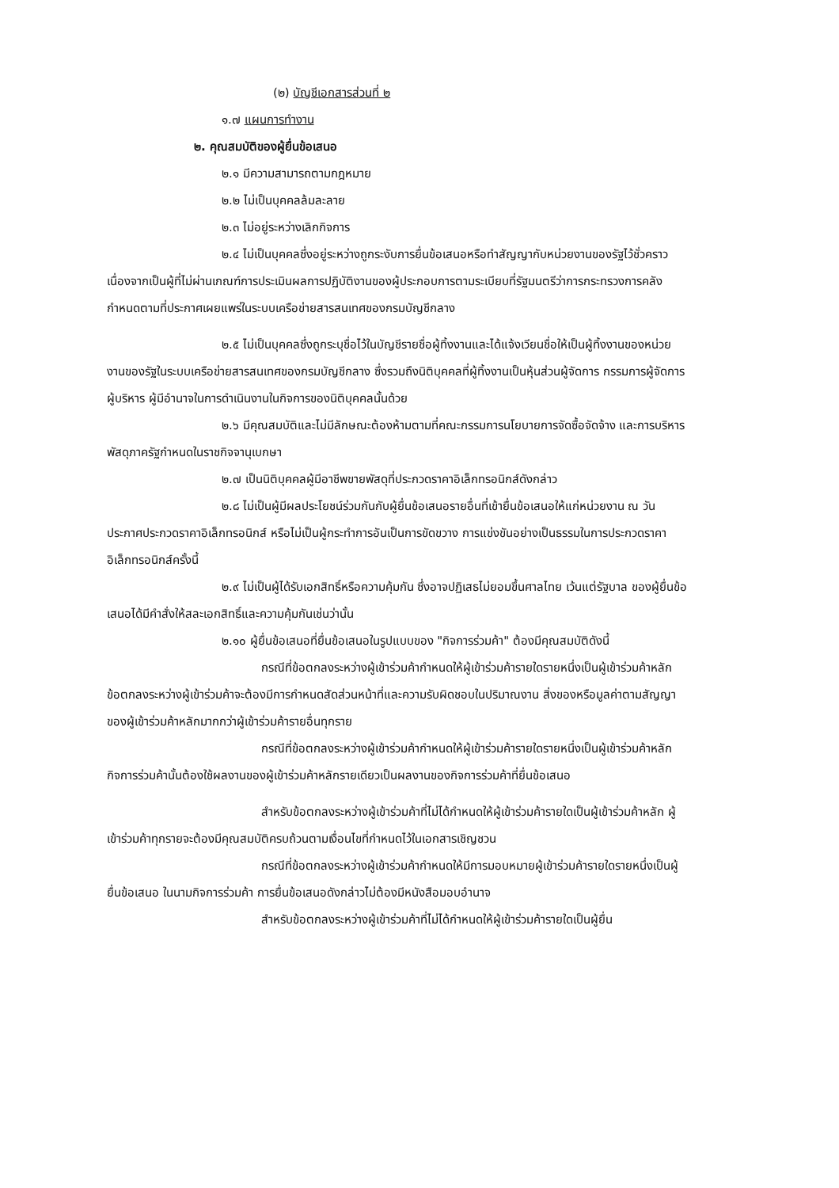(๒) บัญชีเอกสารส่วนที่ ๒
๑.๗ แผนการทำงาน
๒. คุณสมบัติของผู้ยื่นข้อเสนอ
๒.๑ มีความสามารถตามกฎหมาย
๒.๒ ไม่เป็นบุคคลล้มละลาย
๒.๓ ไม่อยู่ระหว่างเลิกกิจการ
๒.๔ ไม่เป็นบุคคลซึ่งอยู่ระหว่างถูกระงับการยื่นข้อเสนอหรือทำสัญญากับหน่วยงานของรัฐไว้ชั่วคราว เนื่องจากเป็นผู้ที่ไม่ผ่านเกณฑ์การประเมินผลการปฏิบัติงานของผู้ประกอบการตามระเบียบที่รัฐมนตรีว่าการกระทรวงการคลังกำหนดตามที่ประกาศเผยแพร่ในระบบเครือข่ายสารสนเทศของกรมบัญชีกลาง
๒.๕ ไม่เป็นบุคคลซึ่งถูกระบุชื่อไว้ในบัญชีรายชื่อผู้ทิ้งงานและได้แจ้งเวียนชื่อให้เป็นผู้ทิ้งงานของหน่วยงานของรัฐในระบบเครือข่ายสารสนเทศของกรมบัญชีกลาง ซึ่งรวมถึงนิติบุคคลที่ผู้ทิ้งงานเป็นหุ้นส่วนผู้จัดการ กรรมการผู้จัดการ ผู้บริหาร ผู้มีอำนาจในการดำเนินงานในกิจการของนิติบุคคลนั้นด้วย
๒.๖ มีคุณสมบัติและไม่มีลักษณะต้องห้ามตามที่คณะกรรมการนโยบายการจัดซื้อจัดจ้าง และการบริหารพัสดุภาครัฐกำหนดในราชกิจจานุเบกษา
๒.๗ เป็นนิติบุคคลผู้มีอาชีพขายพัสดุที่ประกวดราคาอิเล็กทรอนิกส์ดังกล่าว
๒.๘ ไม่เป็นผู้มีผลประโยชน์ร่วมกันกับผู้ยื่นข้อเสนอรายอื่นที่เข้ายื่นข้อเสนอให้แก่หน่วยงาน ณ วันประกาศประกวดราคาอิเล็กทรอนิกส์ หรือไม่เป็นผู้กระทำการอันเป็นการขัดขวาง การแข่งขันอย่างเป็นธรรมในการประกวดราคาอิเล็กทรอนิกส์ครั้งนี้
๒.๙ ไม่เป็นผู้ได้รับเอกสิทธิ์หรือความคุ้มกัน ซึ่งอาจปฏิเสธไม่ยอมขึ้นศาลไทย เว้นแต่รัฐบาล ของผู้ยื่นข้อเสนอได้มีคำสั่งให้สละเอกสิทธิ์และความคุ้มกันเช่นว่านั้น
๒.๑๐ ผู้ยื่นข้อเสนอที่ยื่นข้อเสนอในรูปแบบของ "กิจการร่วมค้า" ต้องมีคุณสมบัติดังนี้
กรณีที่ข้อตกลงระหว่างผู้เข้าร่วมค้ากำหนดให้ผู้เข้าร่วมค้ารายใดรายหนึ่งเป็นผู้เข้าร่วมค้าหลัก ข้อตกลงระหว่างผู้เข้าร่วมค้าจะต้องมีการกำหนดสัดส่วนหน้าที่และความรับผิดชอบในปริมาณงาน สิ่งของหรือมูลค่าตามสัญญาของผู้เข้าร่วมค้าหลักมากกว่าผู้เข้าร่วมค้ารายอื่นทุกราย
กรณีที่ข้อตกลงระหว่างผู้เข้าร่วมค้ากำหนดให้ผู้เข้าร่วมค้ารายใดรายหนึ่งเป็นผู้เข้าร่วมค้าหลัก กิจการร่วมค้านั้นต้องใช้ผลงานของผู้เข้าร่วมค้าหลักรายเดียวเป็นผลงานของกิจการร่วมค้าที่ยื่นข้อเสนอ
สำหรับข้อตกลงระหว่างผู้เข้าร่วมค้าที่ไม่ได้กำหนดให้ผู้เข้าร่วมค้ารายใดเป็นผู้เข้าร่วมค้าหลัก ผู้เข้าร่วมค้าทุกรายจะต้องมีคุณสมบัติครบถ้วนตามเงื่อนไขที่กำหนดไว้ในเอกสารเชิญชวน
กรณีที่ข้อตกลงระหว่างผู้เข้าร่วมค้ากำหนดให้มีการมอบหมายผู้เข้าร่วมค้ารายใดรายหนึ่งเป็นผู้ยื่นข้อเสนอ ในนามกิจการร่วมค้า การยื่นข้อเสนอดังกล่าวไม่ต้องมีหนังสือมอบอำนาจ
สำหรับข้อตกลงระหว่างผู้เข้าร่วมค้าที่ไม่ได้กำหนดให้ผู้เข้าร่วมค้ารายใดเป็นผู้ยื่น